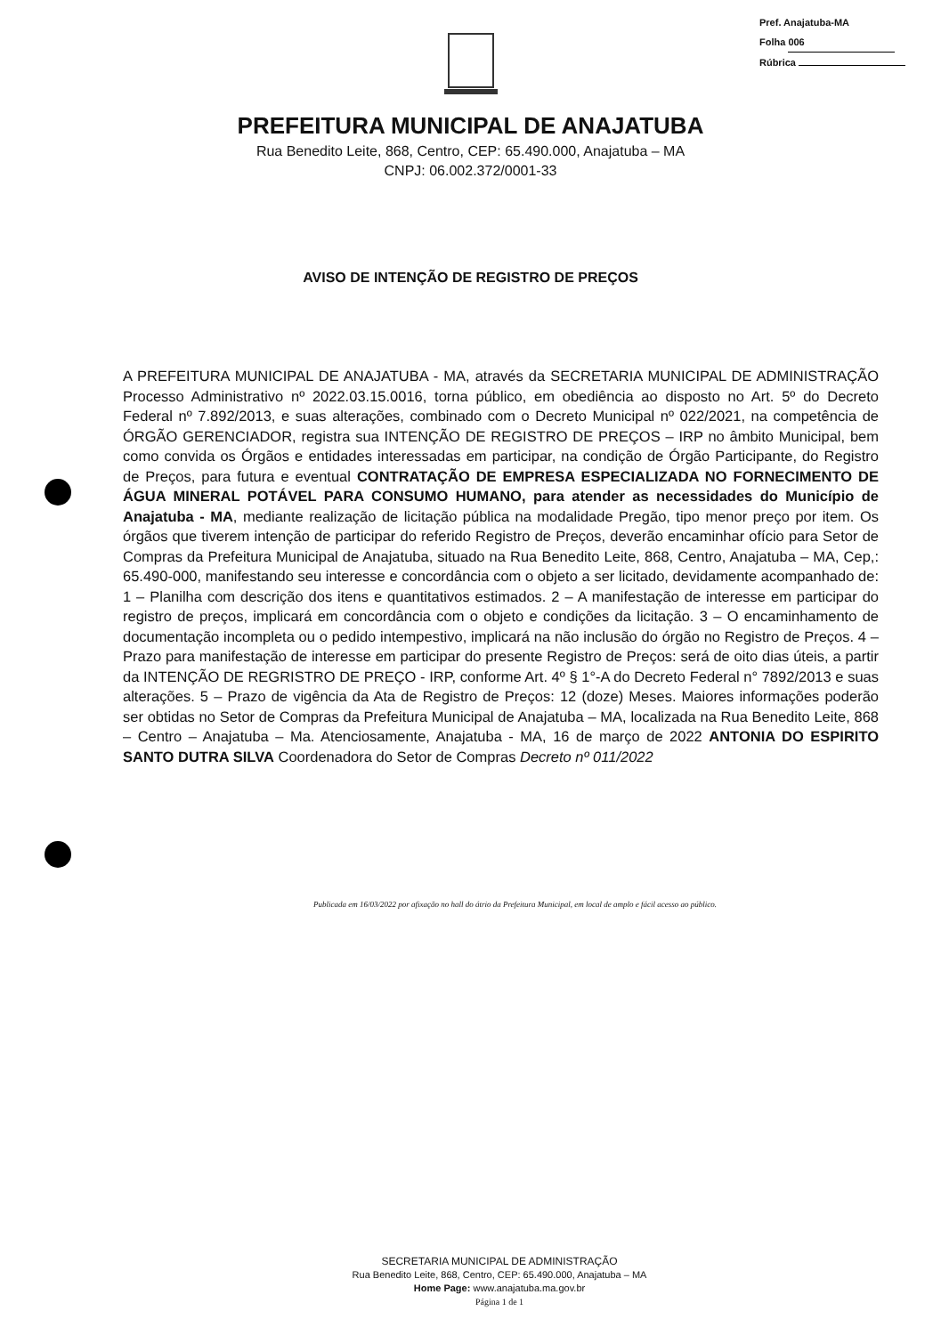Pref. Anajatuba-MA
Folha 006
Rúbrica
PREFEITURA MUNICIPAL DE ANAJATUBA
Rua Benedito Leite, 868, Centro, CEP: 65.490.000, Anajatuba – MA
CNPJ: 06.002.372/0001-33
AVISO DE INTENÇÃO DE REGISTRO DE PREÇOS
A PREFEITURA MUNICIPAL DE ANAJATUBA - MA, através da SECRETARIA MUNICIPAL DE ADMINISTRAÇÃO Processo Administrativo nº 2022.03.15.0016, torna público, em obediência ao disposto no Art. 5º do Decreto Federal nº 7.892/2013, e suas alterações, combinado com o Decreto Municipal nº 022/2021, na competência de ÓRGÃO GERENCIADOR, registra sua INTENÇÃO DE REGISTRO DE PREÇOS – IRP no âmbito Municipal, bem como convida os Órgãos e entidades interessadas em participar, na condição de Órgão Participante, do Registro de Preços, para futura e eventual CONTRATAÇÃO DE EMPRESA ESPECIALIZADA NO FORNECIMENTO DE ÁGUA MINERAL POTÁVEL PARA CONSUMO HUMANO, para atender as necessidades do Município de Anajatuba - MA, mediante realização de licitação pública na modalidade Pregão, tipo menor preço por item. Os órgãos que tiverem intenção de participar do referido Registro de Preços, deverão encaminhar ofício para Setor de Compras da Prefeitura Municipal de Anajatuba, situado na Rua Benedito Leite, 868, Centro, Anajatuba – MA, Cep,: 65.490-000, manifestando seu interesse e concordância com o objeto a ser licitado, devidamente acompanhado de: 1 – Planilha com descrição dos itens e quantitativos estimados. 2 – A manifestação de interesse em participar do registro de preços, implicará em concordância com o objeto e condições da licitação. 3 – O encaminhamento de documentação incompleta ou o pedido intempestivo, implicará na não inclusão do órgão no Registro de Preços. 4 – Prazo para manifestação de interesse em participar do presente Registro de Preços: será de oito dias úteis, a partir da INTENÇÃO DE REGRISTRO DE PREÇO - IRP, conforme Art. 4º § 1°-A do Decreto Federal n° 7892/2013 e suas alterações. 5 – Prazo de vigência da Ata de Registro de Preços: 12 (doze) Meses. Maiores informações poderão ser obtidas no Setor de Compras da Prefeitura Municipal de Anajatuba – MA, localizada na Rua Benedito Leite, 868 – Centro – Anajatuba – Ma. Atenciosamente, Anajatuba - MA, 16 de março de 2022 ANTONIA DO ESPIRITO SANTO DUTRA SILVA Coordenadora do Setor de Compras Decreto nº 011/2022
Publicada em 16/03/2022 por afixação no hall do átrio da Prefeitura Municipal, em local de amplo e fácil acesso ao público.
SECRETARIA MUNICIPAL DE ADMINISTRAÇÃO
Rua Benedito Leite, 868, Centro, CEP: 65.490.000, Anajatuba – MA
Home Page: www.anajatuba.ma.gov.br
Página 1 de 1